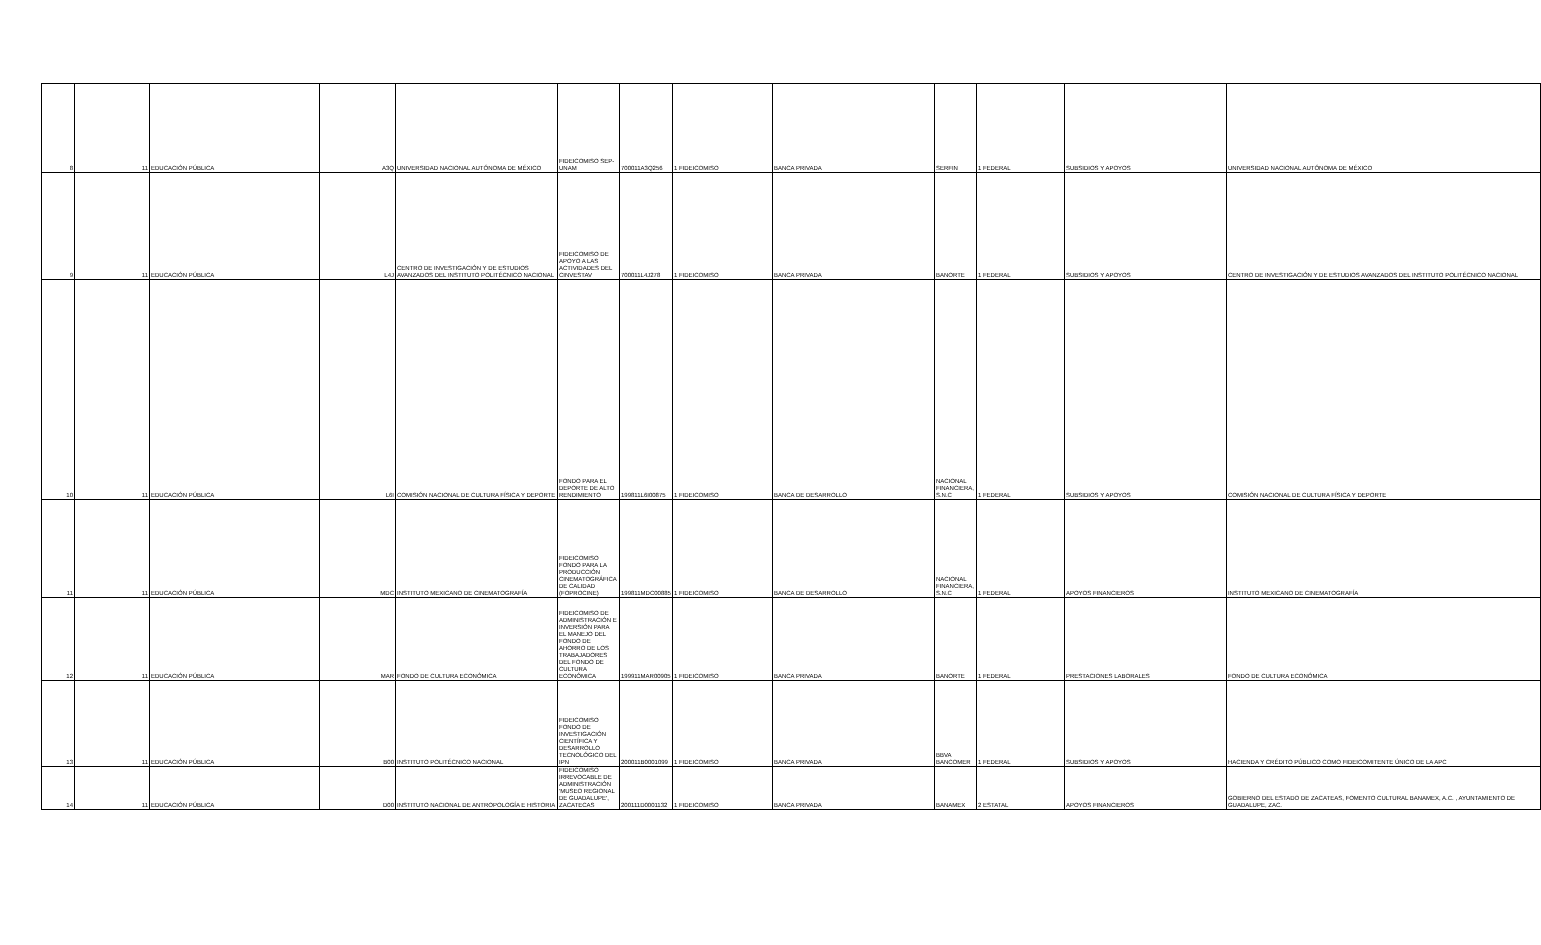| 8 | 11 | EDUCACIÓN PÚBLICA | A3Q | UNIVERSIDAD NACIONAL AUTÓNOMA DE MÉXICO | FIDEICOMISO SEP-UNAM | 700011A3Q256 | 1 FIDEICOMISO | BANCA PRIVADA | SERFIN | 1 FEDERAL | SUBSIDIOS Y APOYOS | UNIVERSIDAD NACIONAL AUTÓNOMA DE MÉXICO |
| 9 | 11 | EDUCACIÓN PÚBLICA | L4J | CENTRO DE INVESTIGACIÓN Y DE ESTUDIOS AVANZADOS DEL INSTITUTO POLITÉCNICO NACIONAL | FIDEICOMISO DE APOYO A LAS ACTIVIDADES DEL CINVESTAV | 700011L4J278 | 1 FIDEICOMISO | BANCA PRIVADA | BANORTE | 1 FEDERAL | SUBSIDIOS Y APOYOS | CENTRO DE INVESTIGACIÓN Y DE ESTUDIOS AVANZADOS DEL INSTITUTO POLITÉCNICO NACIONAL |
| 10 | 11 | EDUCACIÓN PÚBLICA | L6I | COMISIÓN NACIONAL DE CULTURA FÍSICA Y DEPORTE | FONDO PARA EL DEPORTE DE ALTO RENDIMIENTO | 199811L6I00875 | 1 FIDEICOMISO | BANCA DE DESARROLLO | NACIONAL FINANCIERA, S.N.C | 1 FEDERAL | SUBSIDIOS Y APOYOS | COMISIÓN NACIONAL DE CULTURA FÍSICA Y DEPORTE |
| 11 | 11 | EDUCACIÓN PÚBLICA | MDC | INSTITUTO MEXICANO DE CINEMATOGRAFÍA | FIDEICOMISO FONDO PARA LA PRODUCCIÓN CINEMATOGRÁFICA DE CALIDAD (FOPROCINE) | 199811MDC00885 | 1 FIDEICOMISO | BANCA DE DESARROLLO | NACIONAL FINANCIERA, S.N.C | 1 FEDERAL | APOYOS FINANCIEROS | INSTITUTO MEXICANO DE CINEMATOGRAFÍA |
| 12 | 11 | EDUCACIÓN PÚBLICA | MAR | FONDO DE CULTURA ECONÓMICA | FIDEICOMISO DE ADMINISTRACIÓN E INVERSIÓN PARA EL MANEJO DEL FONDO DE AHORRO DE LOS TRABAJADORES DEL FONDO DE CULTURA ECONÓMICA | 199911MAR00905 | 1 FIDEICOMISO | BANCA PRIVADA | BANORTE | 1 FEDERAL | PRESTACIONES LABORALES | FONDO DE CULTURA ECONÓMICA |
| 13 | 11 | EDUCACIÓN PÚBLICA | B00 | INSTITUTO POLITÉCNICO NACIONAL | FIDEICOMISO FONDO DE INVESTIGACIÓN CIENTÍFICA Y DESARROLLO TECNOLÓGICO DEL IPN | 200011B0001099 | 1 FIDEICOMISO | BANCA PRIVADA | BBVA BANCOMER | 1 FEDERAL | SUBSIDIOS Y APOYOS | HACIENDA Y CRÉDITO PÚBLICO COMO FIDEICOMITENTE ÚNICO DE LA APC |
| 14 | 11 | EDUCACIÓN PÚBLICA | D00 | INSTITUTO NACIONAL DE ANTROPOLOGÍA E HISTORIA | FIDEICOMISO IRREVOCABLE DE ADMINISTRACIÓN 'MUSEO REGIONAL DE GUADALUPE', ZACATECAS | 200111D0001132 | 1 FIDEICOMISO | BANCA PRIVADA | BANAMEX | 2 ESTATAL | APOYOS FINANCIEROS | GOBIERNO DEL ESTADO DE ZACATEAS, FOMENTO CULTURAL BANAMEX, A.C. , AYUNTAMIENTO DE GUADALUPE, ZAC. |